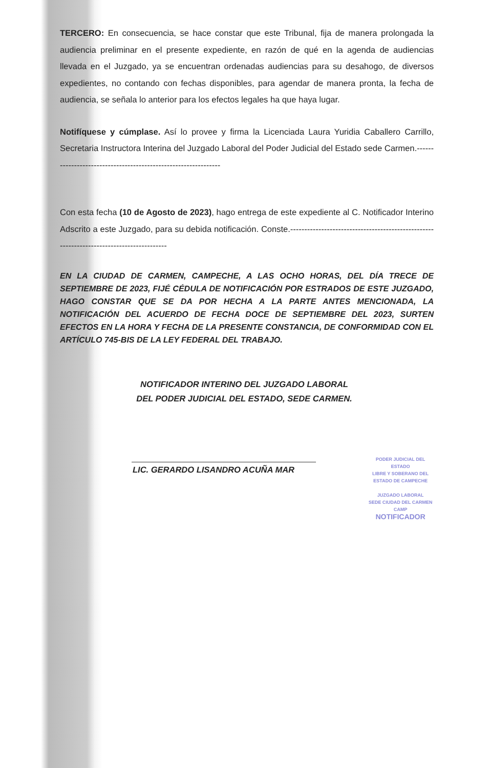TERCERO: En consecuencia, se hace constar que este Tribunal, fija de manera prolongada la audiencia preliminar en el presente expediente, en razón de qué en la agenda de audiencias llevada en el Juzgado, ya se encuentran ordenadas audiencias para su desahogo, de diversos expedientes, no contando con fechas disponibles, para agendar de manera pronta, la fecha de audiencia, se señala lo anterior para los efectos legales ha que haya lugar.
Notifíquese y cúmplase. Así lo provee y firma la Licenciada Laura Yuridia Caballero Carrillo, Secretaria Instructora Interina del Juzgado Laboral del Poder Judicial del Estado sede Carmen.---------------------------------------------------------------
Con esta fecha (10 de Agosto de 2023), hago entrega de este expediente al C. Notificador Interino Adscrito a este Juzgado, para su debida notificación. Conste.-----------------------------------------------------------------------------------------
EN LA CIUDAD DE CARMEN, CAMPECHE, A LAS OCHO HORAS, DEL DÍA TRECE DE SEPTIEMBRE DE 2023, FIJÉ CÉDULA DE NOTIFICACIÓN POR ESTRADOS DE ESTE JUZGADO, HAGO CONSTAR QUE SE DA POR HECHA A LA PARTE ANTES MENCIONADA, LA NOTIFICACIÓN DEL ACUERDO DE FECHA DOCE DE SEPTIEMBRE DEL 2023, SURTEN EFECTOS EN LA HORA Y FECHA DE LA PRESENTE CONSTANCIA, DE CONFORMIDAD CON EL ARTÍCULO 745-BIS DE LA LEY FEDERAL DEL TRABAJO.
NOTIFICADOR INTERINO DEL JUZGADO LABORAL
DEL PODER JUDICIAL DEL ESTADO, SEDE CARMEN.
LIC. GERARDO LISANDRO ACUÑA MAR
PODER JUDICIAL DEL ESTADO
LIBRE Y SOBERANO DEL ESTADO DE CAMPECHE
JUZGADO LABORAL
SEDE CIUDAD DEL CARMEN CAMP
NOTIFICADOR